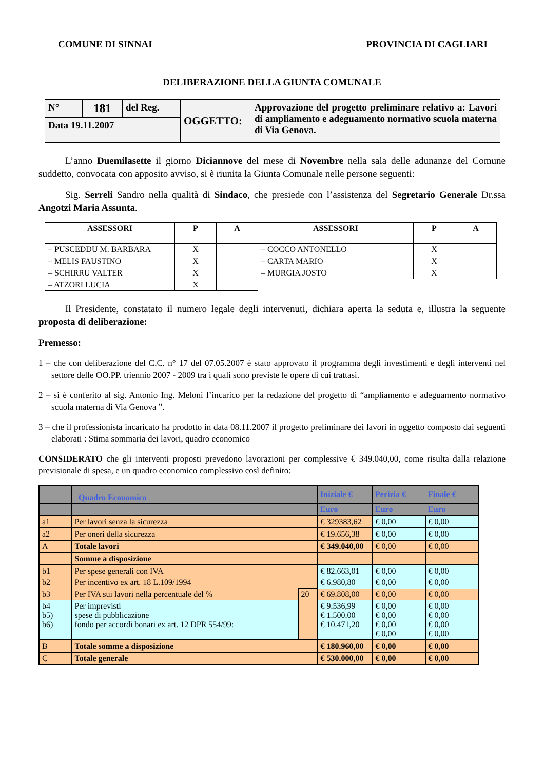COMUNE DI SINNAI PROVINCIA DI CAGLIARI
DELIBERAZIONE DELLA GIUNTA COMUNALE
| N° | 181 | del Reg. | OGGETTO: | Approvazione del progetto preliminare relativo a: Lavori di ampliamento e adeguamento normativo scuola materna di Via Genova. |
| Data 19.11.2007 | | | | |
L’anno Duemilasette il giorno Diciannove del mese di Novembre nella sala delle adunanze del Comune suddetto, convocata con apposito avviso, si è riunita la Giunta Comunale nelle persone seguenti:
Sig. Serreli Sandro nella qualità di Sindaco, che presiede con l’assistenza del Segretario Generale Dr.ssa Angotzi Maria Assunta.
| ASSESSORI | P | A | ASSESSORI | P | A |
| --- | --- | --- | --- | --- | --- |
| – PUSCEDDU M. BARBARA | X | | – COCCO ANTONELLO | X | |
| – MELIS FAUSTINO | X | | – CARTA MARIO | X | |
| – SCHIRRU VALTER | X | | – MURGIA JOSTO | X | |
| – ATZORI LUCIA | X | | | | |
Il Presidente, constatato il numero legale degli intervenuti, dichiara aperta la seduta e, illustra la seguente proposta di deliberazione:
Premesso:
1 – che con deliberazione del C.C. n° 17 del 07.05.2007 è stato approvato il programma degli investimenti e degli interventi nel settore delle OO.PP. triennio 2007 - 2009 tra i quali sono previste le opere di cui trattasi.
2 – si è conferito al sig. Antonio Ing. Meloni l’incarico per la redazione del progetto di “ampliamento e adeguamento normativo scuola materna di Via Genova ”.
3 – che il professionista incaricato ha prodotto in data 08.11.2007 il progetto preliminare dei lavori in oggetto composto dai seguenti elaborati : Stima sommaria dei lavori, quadro economico
CONSIDERATO che gli interventi proposti prevedono lavorazioni per complessive € 349.040,00, come risulta dalla relazione previsionale di spesa, e un quadro economico complessivo così definito:
| | Quadro Economico | | Iniziale € | Perizia € | Finale € |
| | | | Euro | Euro | Euro |
| a1 | Per lavori senza la sicurezza | | € 329383,62 | € 0,00 | € 0,00 |
| a2 | Per oneri della sicurezza | | € 19.656,38 | € 0,00 | € 0,00 |
| A | Totale lavori | | € 349.040,00 | € 0,00 | € 0,00 |
| | Somme a disposizione | | | | |
| b1 | Per spese generali con IVA | | € 82.663,01 | € 0,00 | € 0,00 |
| b2 | Per incentivo ex art. 18 L.109/1994 | | € 6.980,80 | € 0,00 | € 0,00 |
| b3 | Per IVA sui lavori nella percentuale del % | 20 | € 69.808,00 | € 0,00 | € 0,00 |
| b4 b5) b6) | Per imprevisti spese di pubblicazione fondo per accordi bonari ex art. 12 DPR 554/99: | | € 9.536,99 € 1.500.00 € 10.471,20 | € 0,00 € 0,00 € 0,00 € 0,00 | € 0,00 € 0,00 € 0,00 € 0,00 |
| B | Totale somme a disposizione | | € 180.960,00 | € 0,00 | € 0,00 |
| C | Totale generale | | € 530.000,00 | € 0,00 | € 0,00 |